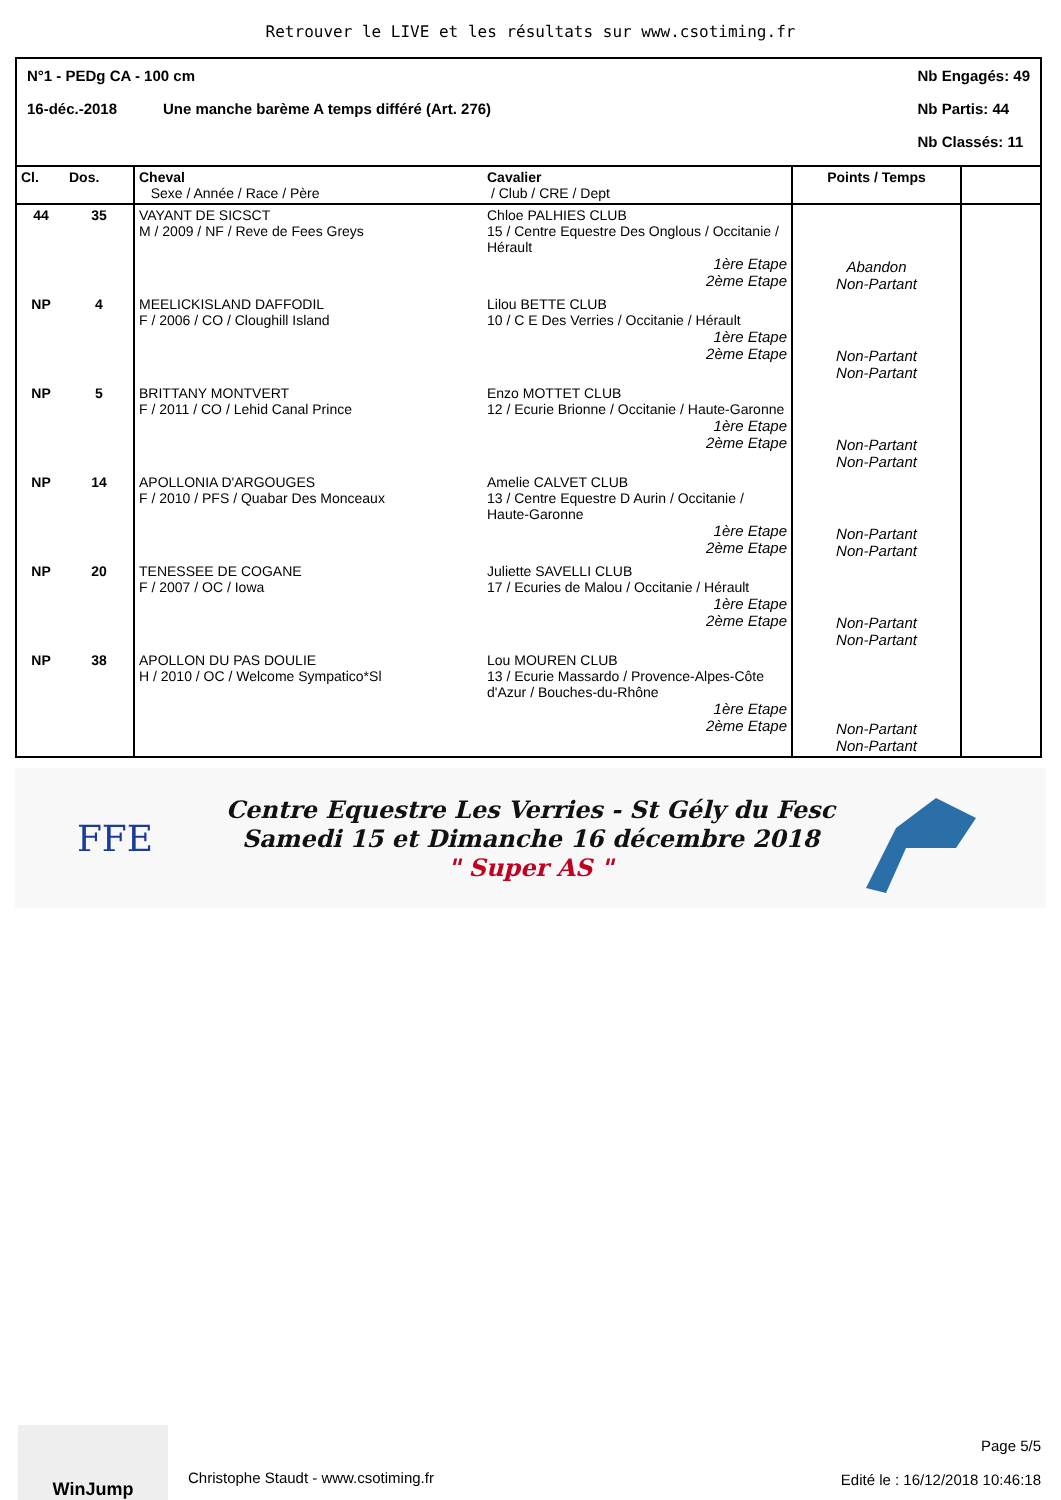Retrouver le LIVE et les résultats sur www.csotiming.fr
N°1 - PEDg CA - 100 cm
16-déc.-2018 Une manche barème A temps différé (Art. 276)
Nb Engagés: 49
Nb Partis: 44
Nb Classés: 11
| Cl. | Dos. | Cheval Sexe / Année / Race / Père | Cavalier / Club / CRE / Dept | Points / Temps | |
| --- | --- | --- | --- | --- | --- |
| 44 | 35 | VAYANT DE SICSCT M / 2009 / NF / Reve de Fees Greys | Chloe PALHIES CLUB 15 / Centre Equestre Des Onglous / Occitanie / Hérault 1ère Etape 2ème Etape | Abandon Non-Partant | |
| NP | 4 | MEELICKISLAND DAFFODIL F / 2006 / CO / Cloughill Island | Lilou BETTE CLUB 10 / C E Des Verries / Occitanie / Hérault 1ère Etape 2ème Etape | Non-Partant Non-Partant | |
| NP | 5 | BRITTANY MONTVERT F / 2011 / CO / Lehid Canal Prince | Enzo MOTTET CLUB 12 / Ecurie Brionne / Occitanie / Haute-Garonne 1ère Etape 2ème Etape | Non-Partant Non-Partant | |
| NP | 14 | APOLLONIA D'ARGOUGES F / 2010 / PFS / Quabar Des Monceaux | Amelie CALVET CLUB 13 / Centre Equestre D Aurin / Occitanie / Haute-Garonne 1ère Etape 2ème Etape | Non-Partant Non-Partant | |
| NP | 20 | TENESSEE DE COGANE F / 2007 / OC / Iowa | Juliette SAVELLI CLUB 17 / Ecuries de Malou / Occitanie / Hérault 1ère Etape 2ème Etape | Non-Partant Non-Partant | |
| NP | 38 | APOLLON DU PAS DOULIE H / 2010 / OC / Welcome Sympatico*Sl | Lou MOUREN CLUB 13 / Ecurie Massardo / Provence-Alpes-Côte d'Azur / Bouches-du-Rhône 1ère Etape 2ème Etape | Non-Partant Non-Partant | |
FFE
Centre Equestre Les Verries - St Gély du Fesc
Samedi 15 et Dimanche 16 décembre 2018
" Super AS "
WinJump
Christophe Staudt - www.csotiming.fr
Page 5/5
Edité le : 16/12/2018 10:46:18